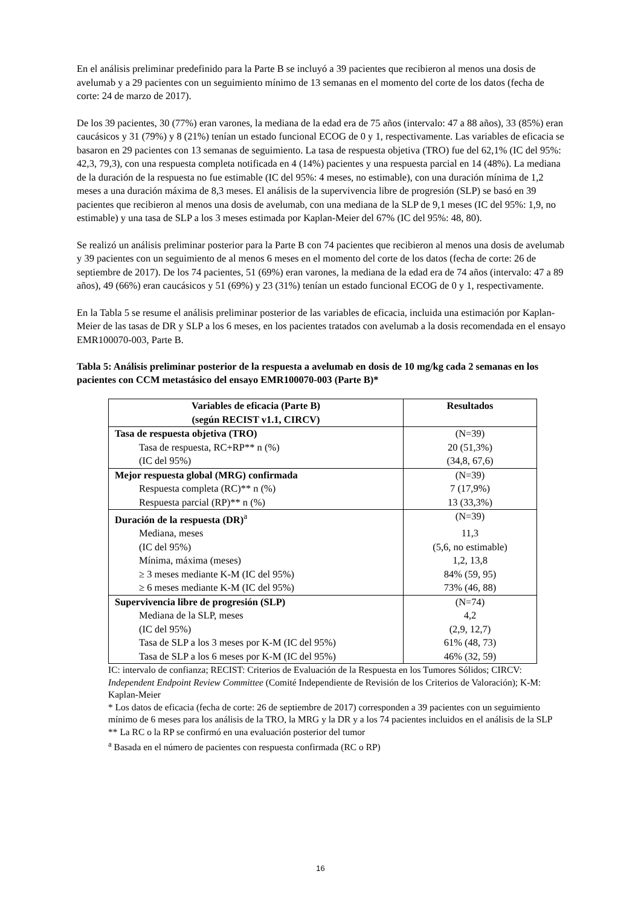En el análisis preliminar predefinido para la Parte B se incluyó a 39 pacientes que recibieron al menos una dosis de avelumab y a 29 pacientes con un seguimiento mínimo de 13 semanas en el momento del corte de los datos (fecha de corte: 24 de marzo de 2017).
De los 39 pacientes, 30 (77%) eran varones, la mediana de la edad era de 75 años (intervalo: 47 a 88 años), 33 (85%) eran caucásicos y 31 (79%) y 8 (21%) tenían un estado funcional ECOG de 0 y 1, respectivamente. Las variables de eficacia se basaron en 29 pacientes con 13 semanas de seguimiento. La tasa de respuesta objetiva (TRO) fue del 62,1% (IC del 95%: 42,3, 79,3), con una respuesta completa notificada en 4 (14%) pacientes y una respuesta parcial en 14 (48%). La mediana de la duración de la respuesta no fue estimable (IC del 95%: 4 meses, no estimable), con una duración mínima de 1,2 meses a una duración máxima de 8,3 meses. El análisis de la supervivencia libre de progresión (SLP) se basó en 39 pacientes que recibieron al menos una dosis de avelumab, con una mediana de la SLP de 9,1 meses (IC del 95%: 1,9, no estimable) y una tasa de SLP a los 3 meses estimada por Kaplan-Meier del 67% (IC del 95%: 48, 80).
Se realizó un análisis preliminar posterior para la Parte B con 74 pacientes que recibieron al menos una dosis de avelumab y 39 pacientes con un seguimiento de al menos 6 meses en el momento del corte de los datos (fecha de corte: 26 de septiembre de 2017). De los 74 pacientes, 51 (69%) eran varones, la mediana de la edad era de 74 años (intervalo: 47 a 89 años), 49 (66%) eran caucásicos y 51 (69%) y 23 (31%) tenían un estado funcional ECOG de 0 y 1, respectivamente.
En la Tabla 5 se resume el análisis preliminar posterior de las variables de eficacia, incluida una estimación por Kaplan-Meier de las tasas de DR y SLP a los 6 meses, en los pacientes tratados con avelumab a la dosis recomendada en el ensayo EMR100070-003, Parte B.
Tabla 5: Análisis preliminar posterior de la respuesta a avelumab en dosis de 10 mg/kg cada 2 semanas en los pacientes con CCM metastásico del ensayo EMR100070-003 (Parte B)*
| Variables de eficacia (Parte B) (según RECIST v1.1, CIRCV) | Resultados |
| --- | --- |
| Tasa de respuesta objetiva (TRO) | (N=39) |
| Tasa de respuesta, RC+RP** n (%) | 20 (51,3%) |
| (IC del 95%) | (34,8, 67,6) |
| Mejor respuesta global (MRG) confirmada | (N=39) |
| Respuesta completa (RC)** n (%) | 7 (17,9%) |
| Respuesta parcial (RP)** n (%) | 13 (33,3%) |
| Duración de la respuesta (DR)<sup>a</sup> | (N=39) |
| Mediana, meses | 11,3 |
| (IC del 95%) | (5,6, no estimable) |
| Mínima, máxima (meses) | 1,2, 13,8 |
| ≥ 3 meses mediante K-M (IC del 95%) | 84% (59, 95) |
| ≥ 6 meses mediante K-M (IC del 95%) | 73% (46, 88) |
| Supervivencia libre de progresión (SLP) | (N=74) |
| Mediana de la SLP, meses | 4,2 |
| (IC del 95%) | (2,9, 12,7) |
| Tasa de SLP a los 3 meses por K-M (IC del 95%) | 61% (48, 73) |
| Tasa de SLP a los 6 meses por K-M (IC del 95%) | 46% (32, 59) |
IC: intervalo de confianza; RECIST: Criterios de Evaluación de la Respuesta en los Tumores Sólidos; CIRCV: Independent Endpoint Review Committee (Comité Independiente de Revisión de los Criterios de Valoración); K-M: Kaplan-Meier
* Los datos de eficacia (fecha de corte: 26 de septiembre de 2017) corresponden a 39 pacientes con un seguimiento mínimo de 6 meses para los análisis de la TRO, la MRG y la DR y a los 74 pacientes incluidos en el análisis de la SLP
** La RC o la RP se confirmó en una evaluación posterior del tumor
<sup>a</sup> Basada en el número de pacientes con respuesta confirmada (RC o RP)
16